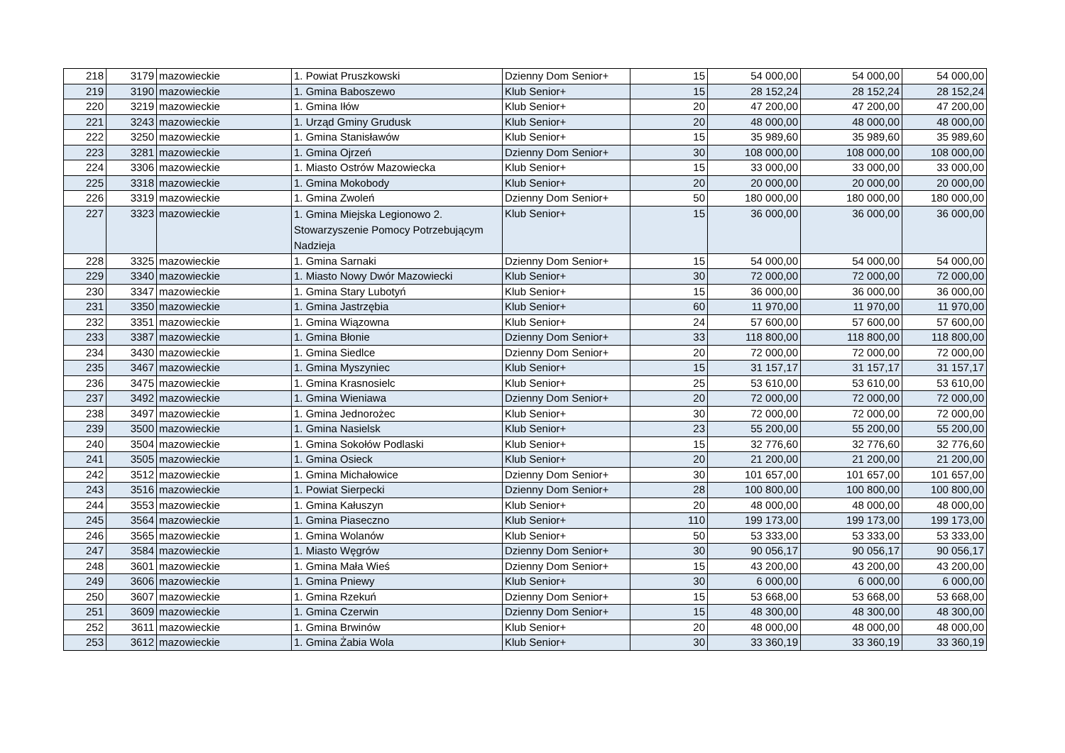| 218 | 3179 | mazowieckie | 1. Powiat Pruszkowski | Dzienny Dom Senior+ | 15 | 54 000,00 | 54 000,00 | 54 000,00 |
| 219 | 3190 | mazowieckie | 1. Gmina Baboszewo | Klub Senior+ | 15 | 28 152,24 | 28 152,24 | 28 152,24 |
| 220 | 3219 | mazowieckie | 1. Gmina Iłów | Klub Senior+ | 20 | 47 200,00 | 47 200,00 | 47 200,00 |
| 221 | 3243 | mazowieckie | 1. Urząd Gminy Grudusk | Klub Senior+ | 20 | 48 000,00 | 48 000,00 | 48 000,00 |
| 222 | 3250 | mazowieckie | 1. Gmina Stanisławów | Klub Senior+ | 15 | 35 989,60 | 35 989,60 | 35 989,60 |
| 223 | 3281 | mazowieckie | 1. Gmina Ojrzeń | Dzienny Dom Senior+ | 30 | 108 000,00 | 108 000,00 | 108 000,00 |
| 224 | 3306 | mazowieckie | 1. Miasto Ostrów Mazowiecka | Klub Senior+ | 15 | 33 000,00 | 33 000,00 | 33 000,00 |
| 225 | 3318 | mazowieckie | 1. Gmina Mokobody | Klub Senior+ | 20 | 20 000,00 | 20 000,00 | 20 000,00 |
| 226 | 3319 | mazowieckie | 1. Gmina Zwoleń | Dzienny Dom Senior+ | 50 | 180 000,00 | 180 000,00 | 180 000,00 |
| 227 | 3323 | mazowieckie | 1. Gmina Miejska Legionowo 2. Stowarzyszenie Pomocy Potrzebującym Nadzieja | Klub Senior+ | 15 | 36 000,00 | 36 000,00 | 36 000,00 |
| 228 | 3325 | mazowieckie | 1. Gmina Sarnaki | Dzienny Dom Senior+ | 15 | 54 000,00 | 54 000,00 | 54 000,00 |
| 229 | 3340 | mazowieckie | 1. Miasto Nowy Dwór Mazowiecki | Klub Senior+ | 30 | 72 000,00 | 72 000,00 | 72 000,00 |
| 230 | 3347 | mazowieckie | 1. Gmina Stary Lubotyń | Klub Senior+ | 15 | 36 000,00 | 36 000,00 | 36 000,00 |
| 231 | 3350 | mazowieckie | 1. Gmina Jastrzębia | Klub Senior+ | 60 | 11 970,00 | 11 970,00 | 11 970,00 |
| 232 | 3351 | mazowieckie | 1. Gmina Wiązowna | Klub Senior+ | 24 | 57 600,00 | 57 600,00 | 57 600,00 |
| 233 | 3387 | mazowieckie | 1. Gmina Błonie | Dzienny Dom Senior+ | 33 | 118 800,00 | 118 800,00 | 118 800,00 |
| 234 | 3430 | mazowieckie | 1. Gmina Siedlce | Dzienny Dom Senior+ | 20 | 72 000,00 | 72 000,00 | 72 000,00 |
| 235 | 3467 | mazowieckie | 1. Gmina Myszyniec | Klub Senior+ | 15 | 31 157,17 | 31 157,17 | 31 157,17 |
| 236 | 3475 | mazowieckie | 1. Gmina Krasnosielc | Klub Senior+ | 25 | 53 610,00 | 53 610,00 | 53 610,00 |
| 237 | 3492 | mazowieckie | 1. Gmina Wieniawa | Dzienny Dom Senior+ | 20 | 72 000,00 | 72 000,00 | 72 000,00 |
| 238 | 3497 | mazowieckie | 1. Gmina Jednorożec | Klub Senior+ | 30 | 72 000,00 | 72 000,00 | 72 000,00 |
| 239 | 3500 | mazowieckie | 1. Gmina Nasielsk | Klub Senior+ | 23 | 55 200,00 | 55 200,00 | 55 200,00 |
| 240 | 3504 | mazowieckie | 1. Gmina Sokołów Podlaski | Klub Senior+ | 15 | 32 776,60 | 32 776,60 | 32 776,60 |
| 241 | 3505 | mazowieckie | 1. Gmina Osieck | Klub Senior+ | 20 | 21 200,00 | 21 200,00 | 21 200,00 |
| 242 | 3512 | mazowieckie | 1. Gmina Michałowice | Dzienny Dom Senior+ | 30 | 101 657,00 | 101 657,00 | 101 657,00 |
| 243 | 3516 | mazowieckie | 1. Powiat Sierpecki | Dzienny Dom Senior+ | 28 | 100 800,00 | 100 800,00 | 100 800,00 |
| 244 | 3553 | mazowieckie | 1. Gmina Kałuszyn | Klub Senior+ | 20 | 48 000,00 | 48 000,00 | 48 000,00 |
| 245 | 3564 | mazowieckie | 1. Gmina Piaseczno | Klub Senior+ | 110 | 199 173,00 | 199 173,00 | 199 173,00 |
| 246 | 3565 | mazowieckie | 1. Gmina Wolanów | Klub Senior+ | 50 | 53 333,00 | 53 333,00 | 53 333,00 |
| 247 | 3584 | mazowieckie | 1. Miasto Węgrów | Dzienny Dom Senior+ | 30 | 90 056,17 | 90 056,17 | 90 056,17 |
| 248 | 3601 | mazowieckie | 1. Gmina Mała Wieś | Dzienny Dom Senior+ | 15 | 43 200,00 | 43 200,00 | 43 200,00 |
| 249 | 3606 | mazowieckie | 1. Gmina Pniewy | Klub Senior+ | 30 | 6 000,00 | 6 000,00 | 6 000,00 |
| 250 | 3607 | mazowieckie | 1. Gmina Rzekuń | Dzienny Dom Senior+ | 15 | 53 668,00 | 53 668,00 | 53 668,00 |
| 251 | 3609 | mazowieckie | 1. Gmina Czerwin | Dzienny Dom Senior+ | 15 | 48 300,00 | 48 300,00 | 48 300,00 |
| 252 | 3611 | mazowieckie | 1. Gmina Brwinów | Klub Senior+ | 20 | 48 000,00 | 48 000,00 | 48 000,00 |
| 253 | 3612 | mazowieckie | 1. Gmina Żabia Wola | Klub Senior+ | 30 | 33 360,19 | 33 360,19 | 33 360,19 |